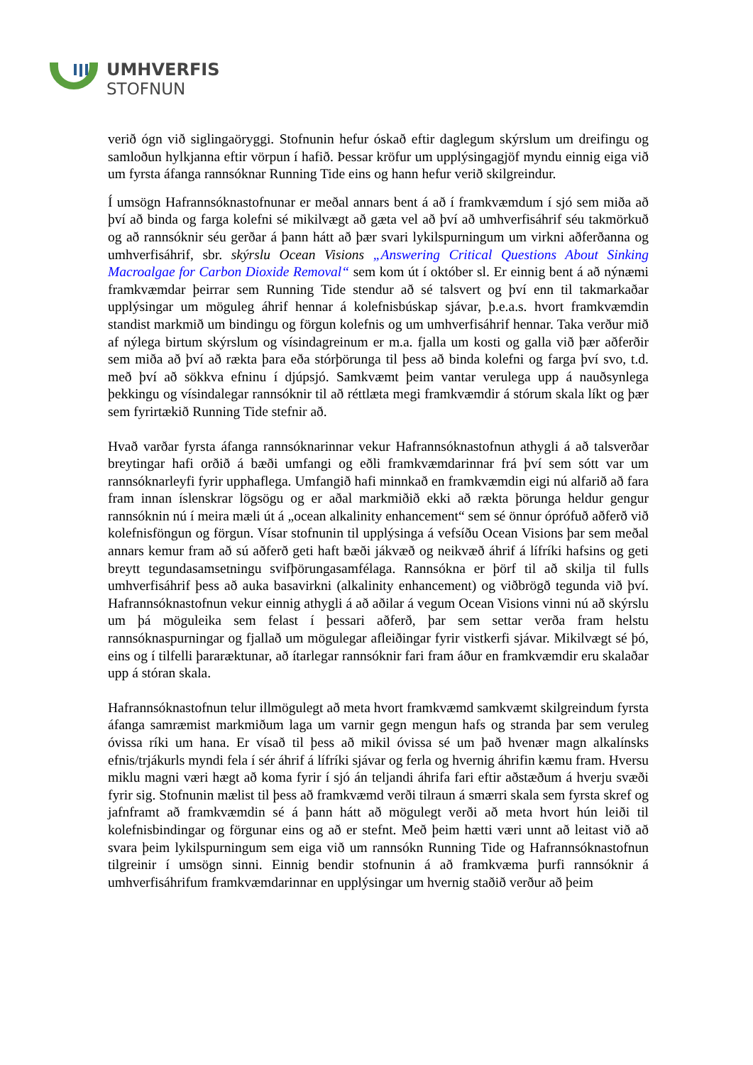UMHVERFIS
STOFNUN
verið ógn við siglingaöryggi. Stofnunin hefur óskað eftir daglegum skýrslum um dreifingu og samloðun hylkjanna eftir vörpun í hafið. Þessar kröfur um upplýsingagjöf myndu einnig eiga við um fyrsta áfanga rannsóknar Running Tide eins og hann hefur verið skilgreindur.
Í umsögn Hafrannsóknastofnunar er meðal annars bent á að í framkvæmdum í sjó sem miða að því að binda og farga kolefni sé mikilvægt að gæta vel að því að umhverfisáhrif séu takmörkuð og að rannsóknir séu gerðar á þann hátt að þær svari lykilspurningum um virkni aðferðanna og umhverfisáhrif, sbr. skýrslu Ocean Visions „Answering Critical Questions About Sinking Macroalgae for Carbon Dioxide Removal“ sem kom út í október sl. Er einnig bent á að nýnæmi framkvæmdar þeirrar sem Running Tide stendur að sé talsvert og því enn til takmarkaðar upplýsingar um möguleg áhrif hennar á kolefnisbúskap sjávar, þ.e.a.s. hvort framkvæmdin standist markmið um bindingu og förgun kolefnis og um umhverfisáhrif hennar. Taka verður mið af nýlega birtum skýrslum og vísindagreinum er m.a. fjalla um kosti og galla við þær aðferðir sem miða að því að rækta þara eða stórþörunga til þess að binda kolefni og farga því svo, t.d. með því að sökkva efninu í djúpsjó. Samkvæmt þeim vantar verulega upp á nauðsynlega þekkingu og vísindalegar rannsóknir til að réttlæta megi framkvæmdir á stórum skala líkt og þær sem fyrirtækið Running Tide stefnir að.
Hvað varðar fyrsta áfanga rannsóknarinnar vekur Hafrannsóknastofnun athygli á að talsverðar breytingar hafi orðið á bæði umfangi og eðli framkvæmdarinnar frá því sem sótt var um rannsóknarleyfi fyrir upphaflega. Umfangið hafi minnkað en framkvæmdin eigi nú alfarið að fara fram innan íslenskrar lögsögu og er aðal markmiðið ekki að rækta þörunga heldur gengur rannsóknin nú í meira mæli út á „ocean alkalinity enhancement“ sem sé önnur óprófuð aðferð við kolefnisföngun og förgun. Vísar stofnunin til upplýsinga á vefsíðu Ocean Visions þar sem meðal annars kemur fram að sú aðferð geti haft bæði jákvæð og neikvæð áhrif á lífríki hafsins og geti breytt tegundasamsetningu svifþörungasamfélaga. Rannsókna er þörf til að skilja til fulls umhverfisáhrif þess að auka basavirkni (alkalinity enhancement) og viðbrögð tegunda við því. Hafrannsóknastofnun vekur einnig athygli á að aðilar á vegum Ocean Visions vinni nú að skýrslu um þá möguleika sem felast í þessari aðferð, þar sem settar verða fram helstu rannsóknaspurningar og fjallað um mögulegar afleiðingar fyrir vistkerfi sjávar. Mikilvægt sé þó, eins og í tilfelli þararæktunar, að ítarlegar rannsóknir fari fram áður en framkvæmdir eru skalaðar upp á stóran skala.
Hafrannsóknastofnun telur illmögulegt að meta hvort framkvæmd samkvæmt skilgreindum fyrsta áfanga samræmist markmiðum laga um varnir gegn mengun hafs og stranda þar sem veruleg óvissa ríki um hana. Er vísað til þess að mikil óvissa sé um það hvenær magn alkalínsks efnis/trjákurls myndi fela í sér áhrif á lífríki sjávar og ferla og hvernig áhrifin kæmu fram. Hversu miklu magni væri hægt að koma fyrir í sjó án teljandi áhrifa fari eftir aðstæðum á hverju svæði fyrir sig. Stofnunin mælist til þess að framkvæmd verði tilraun á smærri skala sem fyrsta skref og jafnframt að framkvæmdin sé á þann hátt að mögulegt verði að meta hvort hún leiði til kolefnisbindingar og förgunar eins og að er stefnt. Með þeim hætti væri unnt að leitast við að svara þeim lykilspurningum sem eiga við um rannsókn Running Tide og Hafrannsóknastofnun tilgreinir í umsögn sinni. Einnig bendir stofnunin á að framkvæma þurfi rannsóknir á umhverfisáhrifum framkvæmdarinnar en upplýsingar um hvernig staðið verður að þeim